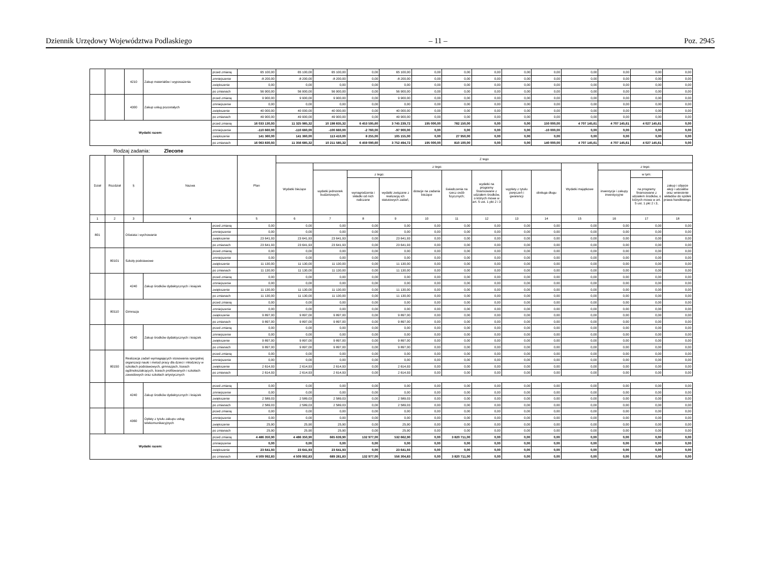Dziennik Urzędowy Województwa Podlaskiego – 11 – Poz. 2945
| | | 4210 | Zakup materiałów i wyposażenia | przed zmianą | 65 100,00 | 65 100,00 | 65 100,00 | 0,00 | 65 100,00 | 0,00 | 0,00 | 0,00 | 0,00 | 0,00 | 0,00 | 0,00 | 0,00 | 0,00 |
| | | | | zmniejszenie | -8 200,00 | -8 200,00 | -8 200,00 | 0,00 | -8 200,00 | 0,00 | 0,00 | 0,00 | 0,00 | 0,00 | 0,00 | 0,00 | 0,00 | 0,00 |
| | | | | zwiększenie | 0,00 | 0,00 | 0,00 | 0,00 | 0,00 | 0,00 | 0,00 | 0,00 | 0,00 | 0,00 | 0,00 | 0,00 | 0,00 | 0,00 |
| | | | | po zmianach | 56 900,00 | 56 900,00 | 56 900,00 | 0,00 | 56 900,00 | 0,00 | 0,00 | 0,00 | 0,00 | 0,00 | 0,00 | 0,00 | 0,00 | 0,00 |
| | | 4300 | Zakup usług pozostałych | przed zmianą | 9 900,00 | 9 900,00 | 9 900,00 | 0,00 | 9 900,00 | 0,00 | 0,00 | 0,00 | 0,00 | 0,00 | 0,00 | 0,00 | 0,00 | 0,00 |
| | | | | zmniejszenie | 0,00 | 0,00 | 0,00 | 0,00 | 0,00 | 0,00 | 0,00 | 0,00 | 0,00 | 0,00 | 0,00 | 0,00 | 0,00 | 0,00 |
| | | | | zwiększenie | 40 000,00 | 40 000,00 | 40 000,00 | 0,00 | 40 000,00 | 0,00 | 0,00 | 0,00 | 0,00 | 0,00 | 0,00 | 0,00 | 0,00 | 0,00 |
| | | | | po zmianach | 49 900,00 | 49 900,00 | 49 900,00 | 0,00 | 49 900,00 | 0,00 | 0,00 | 0,00 | 0,00 | 0,00 | 0,00 | 0,00 | 0,00 | 0,00 |
| Wydatki razem: | | | | przed zmianą | 16 033 130,93 | 11 325 985,32 | 10 198 835,32 | 6 453 595,60 | 3 745 239,72 | 195 000,00 | 782 150,00 | 0,00 | 0,00 | 150 000,00 | 4 707 145,61 | 4 707 145,61 | 4 027 145,61 | 0,00 |
| | | | | zmniejszenie | -110 660,00 | -110 660,00 | -100 660,00 | -2 760,00 | -97 900,00 | 0,00 | 0,00 | 0,00 | 0,00 | -10 000,00 | 0,00 | 0,00 | 0,00 | 0,00 |
| | | | | zwiększenie | 141 360,00 | 141 360,00 | 113 410,00 | 8 255,00 | 105 155,00 | 0,00 | 27 950,00 | 0,00 | 0,00 | 0,00 | 0,00 | 0,00 | 0,00 | 0,00 |
| | | | | po zmianach | 16 063 830,93 | 11 356 685,32 | 10 211 585,32 | 6 459 090,60 | 3 752 494,72 | 195 000,00 | 810 100,00 | 0,00 | 0,00 | 140 000,00 | 4 707 145,61 | 4 707 145,61 | 4 027 145,61 | 0,00 |
Rodzaj zadania: Zlecone
| Dział | Rozdział | § | Nazwa | | Plan | Z tego | | | | | | | | | | | | |
| --- | --- | --- | --- | --- | --- | --- | --- | --- | --- | --- | --- | --- | --- | --- | --- | --- | --- | --- |
| | | | | | | Wydatki bieżące | z tego: | | | | | | | | Wydatki majątkowe | z tego: | | |
| | | | | | | | wydatki jednostek budżetowych, | z tego: | | dotacje na zadania bieżące | świadczenia na rzecz osób fizycznych; | wydatki na programy finansowane z udziałem środków, o których mowa w art. 5 ust. 1 pkt 2 i 3 | wypłaty z tytułu poręczeń i gwarancji | obsługa długu | | inwestycje i zakupy inwestycyjne | w tym: | zakup i objęcie akcji i udziałów oraz wniesienie wkładów do spółek prawa handlowego. |
| | | | | | | | | wynagrodzenia i składki od nich naliczane | wydatki związane z realizacją ich statutowych zadań; | | | | | | | | na programy finansowane z udziałem środków, o których mowa w art. 5 ust. 1 pkt 2 i 3, | |
| 1 | 2 | 3 | 4 | | 5 | 6 | 7 | 8 | 9 | 10 | 11 | 12 | 13 | 14 | 15 | 16 | 17 | 18 |
| 801 | | Oświata i wychowanie | | przed zmianą | 0,00 | 0,00 | 0,00 | 0,00 | 0,00 | 0,00 | 0,00 | 0,00 | 0,00 | 0,00 | 0,00 | 0,00 | 0,00 | 0,00 |
| | | | | zmniejszenie | 0,00 | 0,00 | 0,00 | 0,00 | 0,00 | 0,00 | 0,00 | 0,00 | 0,00 | 0,00 | 0,00 | 0,00 | 0,00 | 0,00 |
| | | | | zwiększenie | 23 641,93 | 23 641,93 | 23 641,93 | 0,00 | 23 641,93 | 0,00 | 0,00 | 0,00 | 0,00 | 0,00 | 0,00 | 0,00 | 0,00 | 0,00 |
| | | | | po zmianach | 23 641,93 | 23 641,93 | 23 641,93 | 0,00 | 23 641,93 | 0,00 | 0,00 | 0,00 | 0,00 | 0,00 | 0,00 | 0,00 | 0,00 | 0,00 |
| | 80101 | Szkoły podstawowe | | przed zmianą | 0,00 | 0,00 | 0,00 | 0,00 | 0,00 | 0,00 | 0,00 | 0,00 | 0,00 | 0,00 | 0,00 | 0,00 | 0,00 | 0,00 |
| | | | | zmniejszenie | 0,00 | 0,00 | 0,00 | 0,00 | 0,00 | 0,00 | 0,00 | 0,00 | 0,00 | 0,00 | 0,00 | 0,00 | 0,00 | 0,00 |
| | | | | zwiększenie | 11 130,00 | 11 130,00 | 11 130,00 | 0,00 | 11 130,00 | 0,00 | 0,00 | 0,00 | 0,00 | 0,00 | 0,00 | 0,00 | 0,00 | 0,00 |
| | | | | po zmianach | 11 130,00 | 11 130,00 | 11 130,00 | 0,00 | 11 130,00 | 0,00 | 0,00 | 0,00 | 0,00 | 0,00 | 0,00 | 0,00 | 0,00 | 0,00 |
| | | 4240 | Zakup środków dydaktycznych i książek | przed zmianą | 0,00 | 0,00 | 0,00 | 0,00 | 0,00 | 0,00 | 0,00 | 0,00 | 0,00 | 0,00 | 0,00 | 0,00 | 0,00 | 0,00 |
| | | | | zmniejszenie | 0,00 | 0,00 | 0,00 | 0,00 | 0,00 | 0,00 | 0,00 | 0,00 | 0,00 | 0,00 | 0,00 | 0,00 | 0,00 | 0,00 |
| | | | | zwiększenie | 11 130,00 | 11 130,00 | 11 130,00 | 0,00 | 11 130,00 | 0,00 | 0,00 | 0,00 | 0,00 | 0,00 | 0,00 | 0,00 | 0,00 | 0,00 |
| | | | | po zmianach | 11 130,00 | 11 130,00 | 11 130,00 | 0,00 | 11 130,00 | 0,00 | 0,00 | 0,00 | 0,00 | 0,00 | 0,00 | 0,00 | 0,00 | 0,00 |
| | 80110 | Gimnazja | | przed zmianą | 0,00 | 0,00 | 0,00 | 0,00 | 0,00 | 0,00 | 0,00 | 0,00 | 0,00 | 0,00 | 0,00 | 0,00 | 0,00 | 0,00 |
| | | | | zmniejszenie | 0,00 | 0,00 | 0,00 | 0,00 | 0,00 | 0,00 | 0,00 | 0,00 | 0,00 | 0,00 | 0,00 | 0,00 | 0,00 | 0,00 |
| | | | | zwiększenie | 9 897,00 | 9 897,00 | 9 897,00 | 0,00 | 9 897,00 | 0,00 | 0,00 | 0,00 | 0,00 | 0,00 | 0,00 | 0,00 | 0,00 | 0,00 |
| | | | | po zmianach | 9 897,00 | 9 897,00 | 9 897,00 | 0,00 | 9 897,00 | 0,00 | 0,00 | 0,00 | 0,00 | 0,00 | 0,00 | 0,00 | 0,00 | 0,00 |
| | | 4240 | Zakup środków dydaktycznych i książek | przed zmianą | 0,00 | 0,00 | 0,00 | 0,00 | 0,00 | 0,00 | 0,00 | 0,00 | 0,00 | 0,00 | 0,00 | 0,00 | 0,00 | 0,00 |
| | | | | zmniejszenie | 0,00 | 0,00 | 0,00 | 0,00 | 0,00 | 0,00 | 0,00 | 0,00 | 0,00 | 0,00 | 0,00 | 0,00 | 0,00 | 0,00 |
| | | | | zwiększenie | 9 897,00 | 9 897,00 | 9 897,00 | 0,00 | 9 897,00 | 0,00 | 0,00 | 0,00 | 0,00 | 0,00 | 0,00 | 0,00 | 0,00 | 0,00 |
| | | | | po zmianach | 9 897,00 | 9 897,00 | 9 897,00 | 0,00 | 9 897,00 | 0,00 | 0,00 | 0,00 | 0,00 | 0,00 | 0,00 | 0,00 | 0,00 | 0,00 |
| | 80150 | Realizacja zadań wymagających stosowania specjalnej organizacji nauki i metod pracy dla dzieci i młodzieży w szkołach podstawowych, gimnazjach, liceach ogólnokształcących, liceach profilowanych i szkołach zawodowych oraz szkołach artystycznych | | przed zmianą | 0,00 | 0,00 | 0,00 | 0,00 | 0,00 | 0,00 | 0,00 | 0,00 | 0,00 | 0,00 | 0,00 | 0,00 | 0,00 | 0,00 |
| | | | | zmniejszenie | 0,00 | 0,00 | 0,00 | 0,00 | 0,00 | 0,00 | 0,00 | 0,00 | 0,00 | 0,00 | 0,00 | 0,00 | 0,00 | 0,00 |
| | | | | zwiększenie | 2 614,93 | 2 614,93 | 2 614,93 | 0,00 | 2 614,93 | 0,00 | 0,00 | 0,00 | 0,00 | 0,00 | 0,00 | 0,00 | 0,00 | 0,00 |
| | | | | po zmianach | 2 614,93 | 2 614,93 | 2 614,93 | 0,00 | 2 614,93 | 0,00 | 0,00 | 0,00 | 0,00 | 0,00 | 0,00 | 0,00 | 0,00 | 0,00 |
| | | 4240 | Zakup środków dydaktycznych i książek | przed zmianą | 0,00 | 0,00 | 0,00 | 0,00 | 0,00 | 0,00 | 0,00 | 0,00 | 0,00 | 0,00 | 0,00 | 0,00 | 0,00 | 0,00 |
| | | | | zmniejszenie | 0,00 | 0,00 | 0,00 | 0,00 | 0,00 | 0,00 | 0,00 | 0,00 | 0,00 | 0,00 | 0,00 | 0,00 | 0,00 | 0,00 |
| | | | | zwiększenie | 2 589,03 | 2 589,03 | 2 589,03 | 0,00 | 2 589,03 | 0,00 | 0,00 | 0,00 | 0,00 | 0,00 | 0,00 | 0,00 | 0,00 | 0,00 |
| | | | | po zmianach | 2 589,03 | 2 589,03 | 2 589,03 | 0,00 | 2 589,03 | 0,00 | 0,00 | 0,00 | 0,00 | 0,00 | 0,00 | 0,00 | 0,00 | 0,00 |
| | | 4360 | Opłaty z tytułu zakupu usług telekomunikacyjnych | przed zmianą | 0,00 | 0,00 | 0,00 | 0,00 | 0,00 | 0,00 | 0,00 | 0,00 | 0,00 | 0,00 | 0,00 | 0,00 | 0,00 | 0,00 |
| | | | | zmniejszenie | 0,00 | 0,00 | 0,00 | 0,00 | 0,00 | 0,00 | 0,00 | 0,00 | 0,00 | 0,00 | 0,00 | 0,00 | 0,00 | 0,00 |
| | | | | zwiększenie | 25,90 | 25,90 | 25,90 | 0,00 | 25,90 | 0,00 | 0,00 | 0,00 | 0,00 | 0,00 | 0,00 | 0,00 | 0,00 | 0,00 |
| | | | | po zmianach | 25,90 | 25,90 | 25,90 | 0,00 | 25,90 | 0,00 | 0,00 | 0,00 | 0,00 | 0,00 | 0,00 | 0,00 | 0,00 | 0,00 |
| Wydatki razem: | | | | przed zmianą | 4 486 350,90 | 4 486 350,90 | 665 639,90 | 132 977,00 | 532 662,90 | 0,00 | 3 820 711,00 | 0,00 | 0,00 | 0,00 | 0,00 | 0,00 | 0,00 | 0,00 |
| | | | | zmniejszenie | 0,00 | 0,00 | 0,00 | 0,00 | 0,00 | 0,00 | 0,00 | 0,00 | 0,00 | 0,00 | 0,00 | 0,00 | 0,00 | 0,00 |
| | | | | zwiększenie | 23 641,93 | 23 641,93 | 23 641,93 | 0,00 | 23 641,93 | 0,00 | 0,00 | 0,00 | 0,00 | 0,00 | 0,00 | 0,00 | 0,00 | 0,00 |
| | | | | po zmianach | 4 509 992,83 | 4 509 992,83 | 689 281,83 | 132 977,00 | 556 304,83 | 0,00 | 3 820 711,00 | 0,00 | 0,00 | 0,00 | 0,00 | 0,00 | 0,00 | 0,00 |